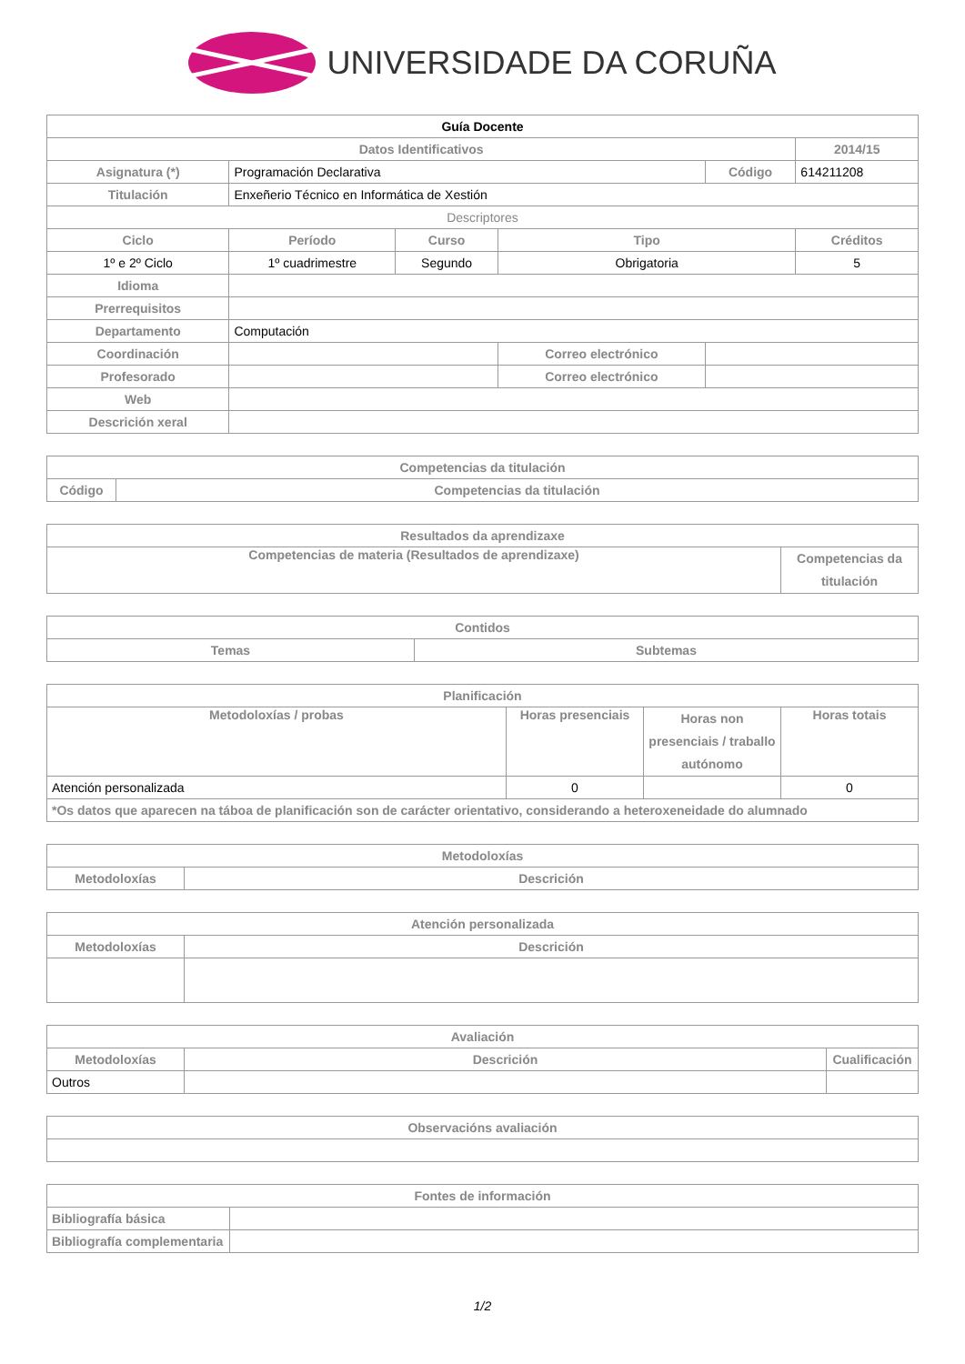UNIVERSIDADE DA CORUÑA
| Guía Docente | | | | | |
| --- | --- | --- | --- | --- | --- |
| Datos Identificativos | | | | | 2014/15 |
| Asignatura (*) | Programación Declarativa | | | Código | 614211208 |
| Titulación | Enxeñerio Técnico en Informática de Xestión | | | | |
| Descriptores | | | | | |
| Ciclo | Período | Curso | Tipo | | Créditos |
| 1º e 2º Ciclo | 1º cuadrimestre | Segundo | Obrigatoria | | 5 |
| Idioma | | | | | |
| Prerrequisitos | | | | | |
| Departamento | Computación | | | | |
| Coordinación | | | Correo electrónico | | |
| Profesorado | | | Correo electrónico | | |
| Web | | | | | |
| Descrición xeral | | | | | |
| Competencias da titulación | |
| --- | --- |
| Código | Competencias da titulación |
| Resultados da aprendizaxe | |
| --- | --- |
| Competencias de materia (Resultados de aprendizaxe) | Competencias da titulación |
| Contidos | |
| --- | --- |
| Temas | Subtemas |
| Planificación | | | |
| --- | --- | --- | --- |
| Metodoloxías / probas | Horas presenciais | Horas non presenciais / traballo autónomo | Horas totais |
| Atención personalizada | 0 | | 0 |
| *Os datos que aparecen na táboa de planificación son de carácter orientativo, considerando a heteroxeneidade do alumnado | | | |
| Metodoloxías | |
| --- | --- |
| Metodoloxías | Descrición |
| Atención personalizada | |
| --- | --- |
| Metodoloxías | Descrición |
| Avaliación | | |
| --- | --- | --- |
| Metodoloxías | Descrición | Cualificación |
| Outros | | |
| Observacións avaliación |
| --- |
| Fontes de información | |
| --- | --- |
| Bibliografía básica | |
| Bibliografía complementaria | |
1/2